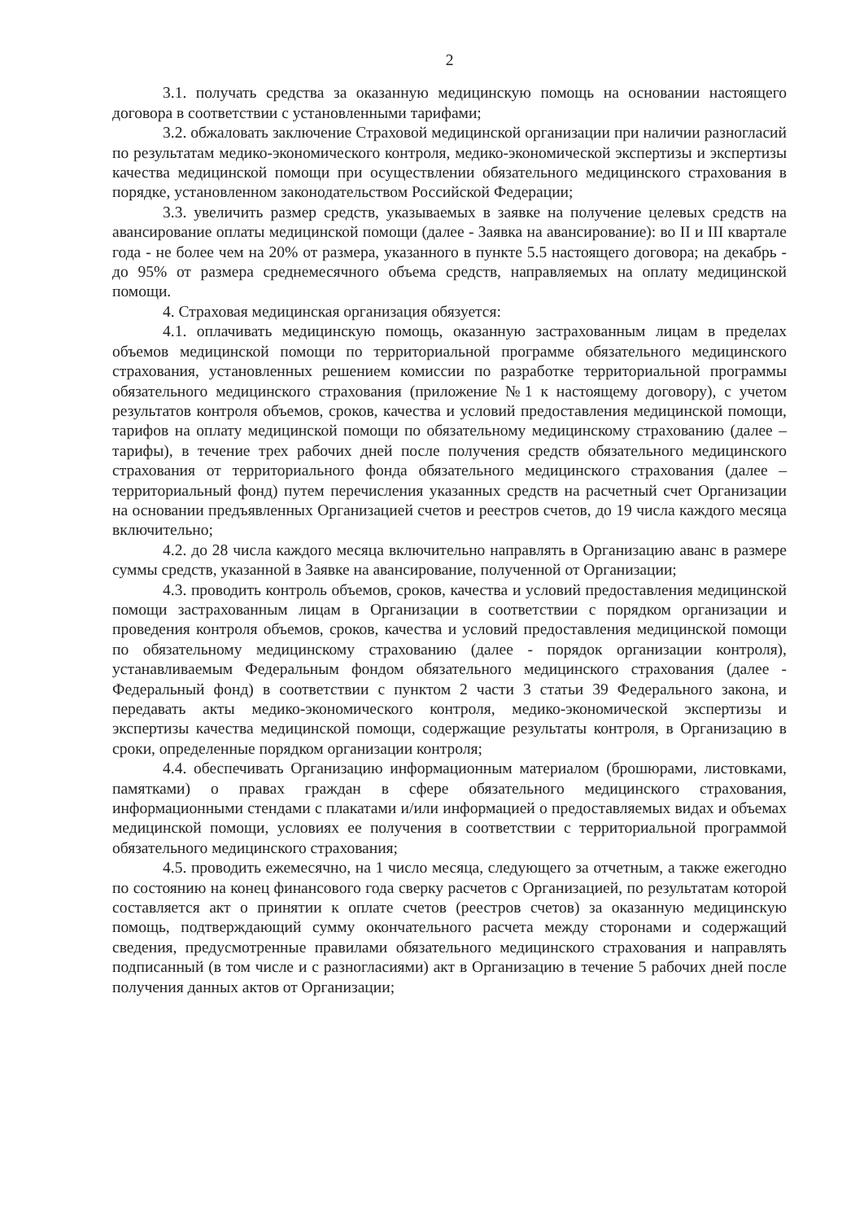2
3.1. получать средства за оказанную медицинскую помощь на основании настоящего договора в соответствии с установленными тарифами;
3.2. обжаловать заключение Страховой медицинской организации при наличии разногласий по результатам медико-экономического контроля, медико-экономической экспертизы и экспертизы качества медицинской помощи при осуществлении обязательного медицинского страхования в порядке, установленном законодательством Российской Федерации;
3.3. увеличить размер средств, указываемых в заявке на получение целевых средств на авансирование оплаты медицинской помощи (далее - Заявка на авансирование): во II и III квартале года - не более чем на 20% от размера, указанного в пункте 5.5 настоящего договора; на декабрь - до 95% от размера среднемесячного объема средств, направляемых на оплату медицинской помощи.
4. Страховая медицинская организация обязуется:
4.1. оплачивать медицинскую помощь, оказанную застрахованным лицам в пределах объемов медицинской помощи по территориальной программе обязательного медицинского страхования, установленных решением комиссии по разработке территориальной программы обязательного медицинского страхования (приложение №1 к настоящему договору), с учетом результатов контроля объемов, сроков, качества и условий предоставления медицинской помощи, тарифов на оплату медицинской помощи по обязательному медицинскому страхованию (далее – тарифы), в течение трех рабочих дней после получения средств обязательного медицинского страхования от территориального фонда обязательного медицинского страхования (далее – территориальный фонд) путем перечисления указанных средств на расчетный счет Организации на основании предъявленных Организацией счетов и реестров счетов, до 19 числа каждого месяца включительно;
4.2. до 28 числа каждого месяца включительно направлять в Организацию аванс в размере суммы средств, указанной в Заявке на авансирование, полученной от Организации;
4.3. проводить контроль объемов, сроков, качества и условий предоставления медицинской помощи застрахованным лицам в Организации в соответствии с порядком организации и проведения контроля объемов, сроков, качества и условий предоставления медицинской помощи по обязательному медицинскому страхованию (далее - порядок организации контроля), устанавливаемым Федеральным фондом обязательного медицинского страхования (далее - Федеральный фонд) в соответствии с пунктом 2 части 3 статьи 39 Федерального закона, и передавать акты медико-экономического контроля, медико-экономической экспертизы и экспертизы качества медицинской помощи, содержащие результаты контроля, в Организацию в сроки, определенные порядком организации контроля;
4.4. обеспечивать Организацию информационным материалом (брошюрами, листовками, памятками) о правах граждан в сфере обязательного медицинского страхования, информационными стендами с плакатами и/или информацией о предоставляемых видах и объемах медицинской помощи, условиях ее получения в соответствии с территориальной программой обязательного медицинского страхования;
4.5. проводить ежемесячно, на 1 число месяца, следующего за отчетным, а также ежегодно по состоянию на конец финансового года сверку расчетов с Организацией, по результатам которой составляется акт о принятии к оплате счетов (реестров счетов) за оказанную медицинскую помощь, подтверждающий сумму окончательного расчета между сторонами и содержащий сведения, предусмотренные правилами обязательного медицинского страхования и направлять подписанный (в том числе и с разногласиями) акт в Организацию в течение 5 рабочих дней после получения данных актов от Организации;